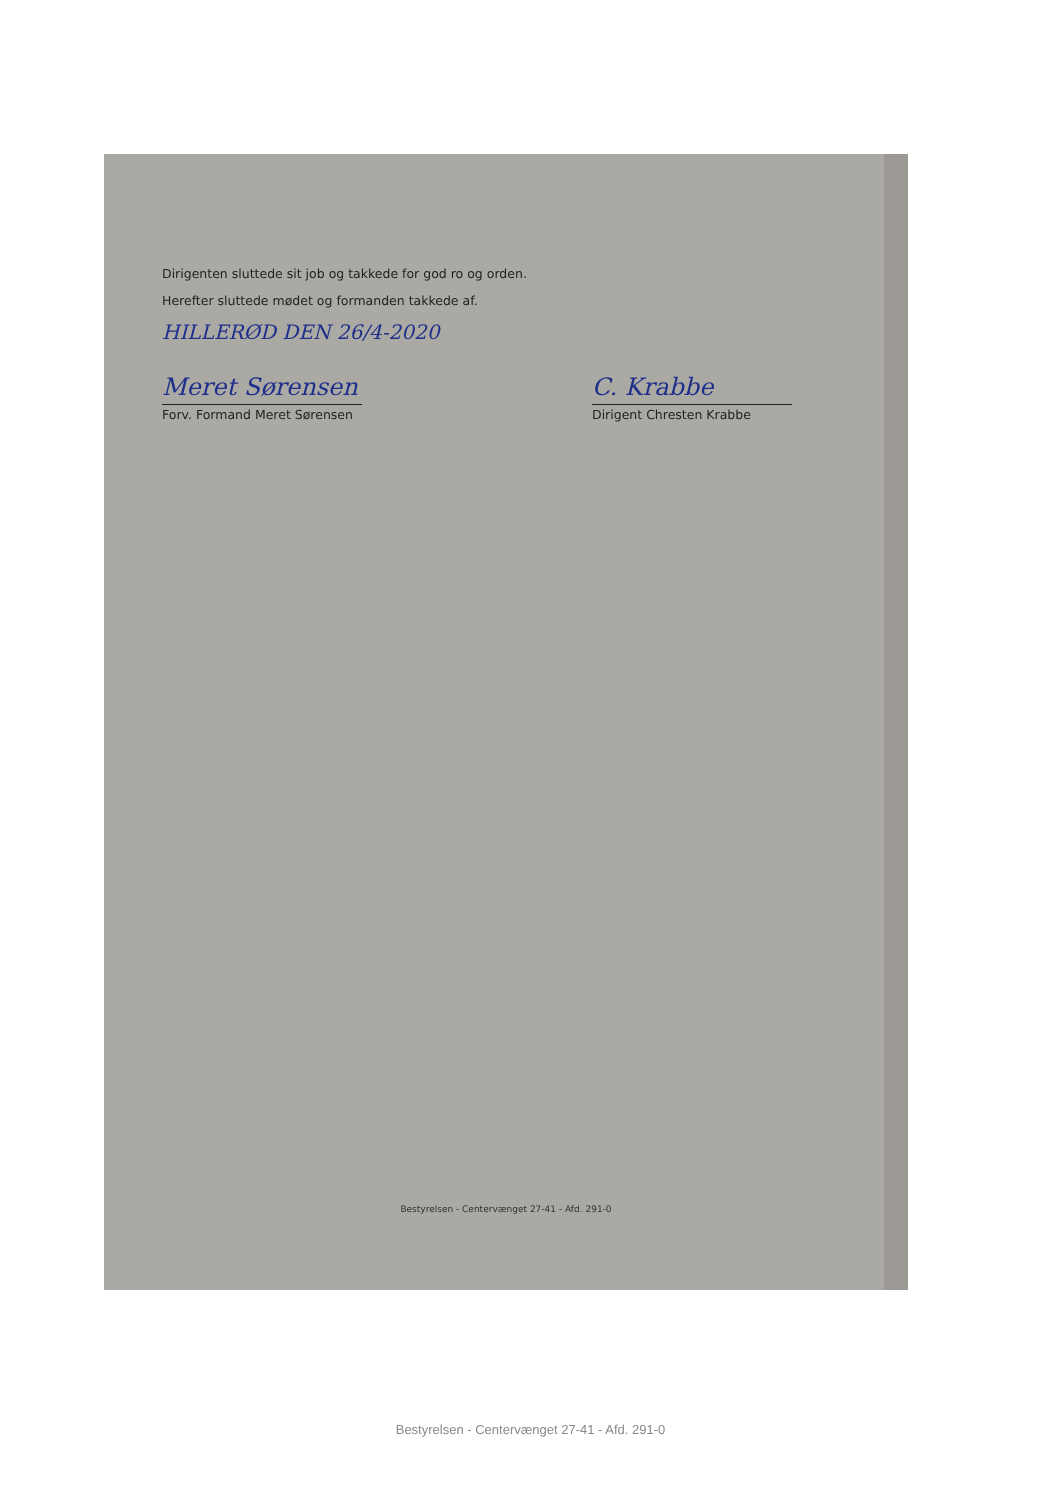Dirigenten sluttede sit job og takkede for god ro og orden.
Herefter sluttede mødet og formanden takkede af.
HILLERØD DEN 26/4-2020
Meret Sørensen
Forv. Formand Meret Sørensen
C. Krabbe
Dirigent Chresten Krabbe
Bestyrelsen - Centervænget 27-41 - Afd. 291-0
Bestyrelsen - Centervænget 27-41 - Afd. 291-0